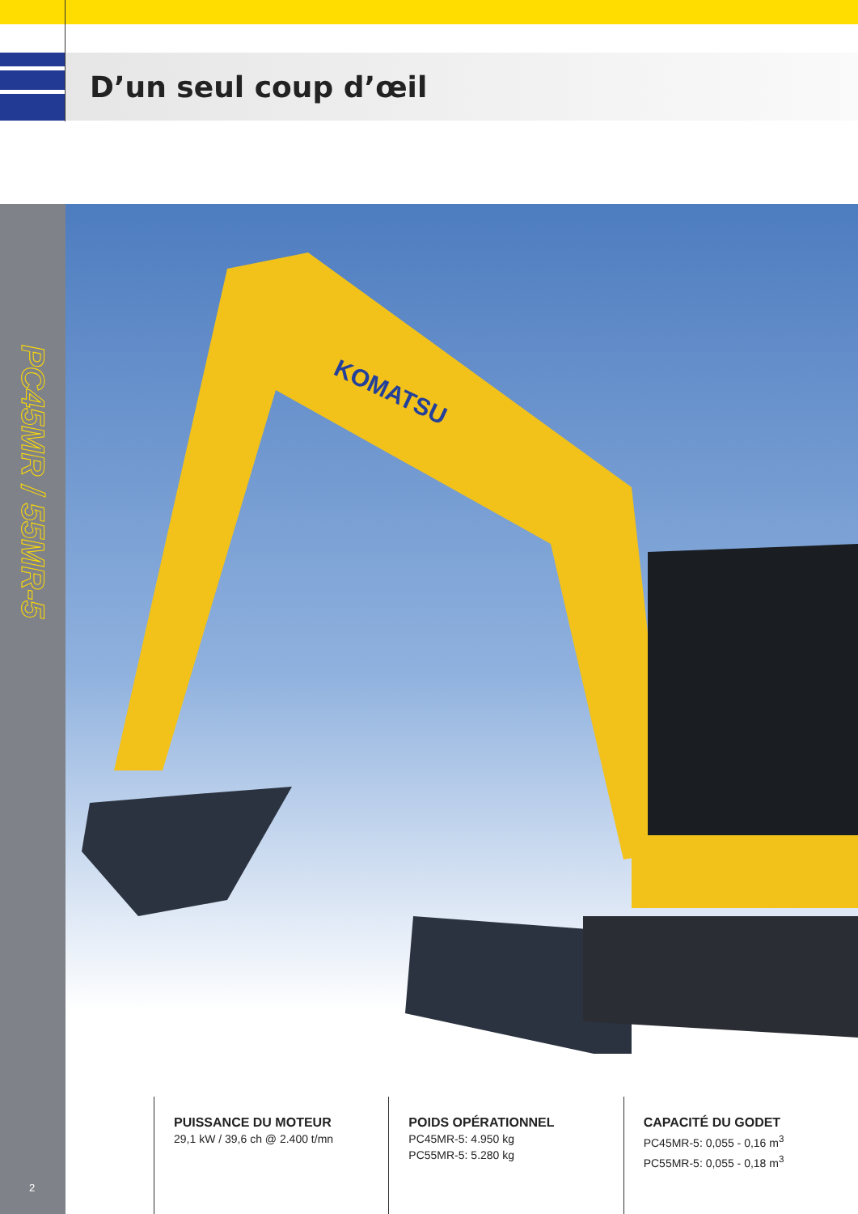D’un seul coup d’œil
PC45MR / 55MR-5
KOMATSU
2
PUISSANCE DU MOTEUR
29,1 kW / 39,6 ch @ 2.400 t/mn
POIDS OPÉRATIONNEL
PC45MR-5: 4.950 kg
PC55MR-5: 5.280 kg
CAPACITÉ DU GODET
PC45MR-5: 0,055 - 0,16 m<sup>3</sup>
PC55MR-5: 0,055 - 0,18 m<sup>3</sup>